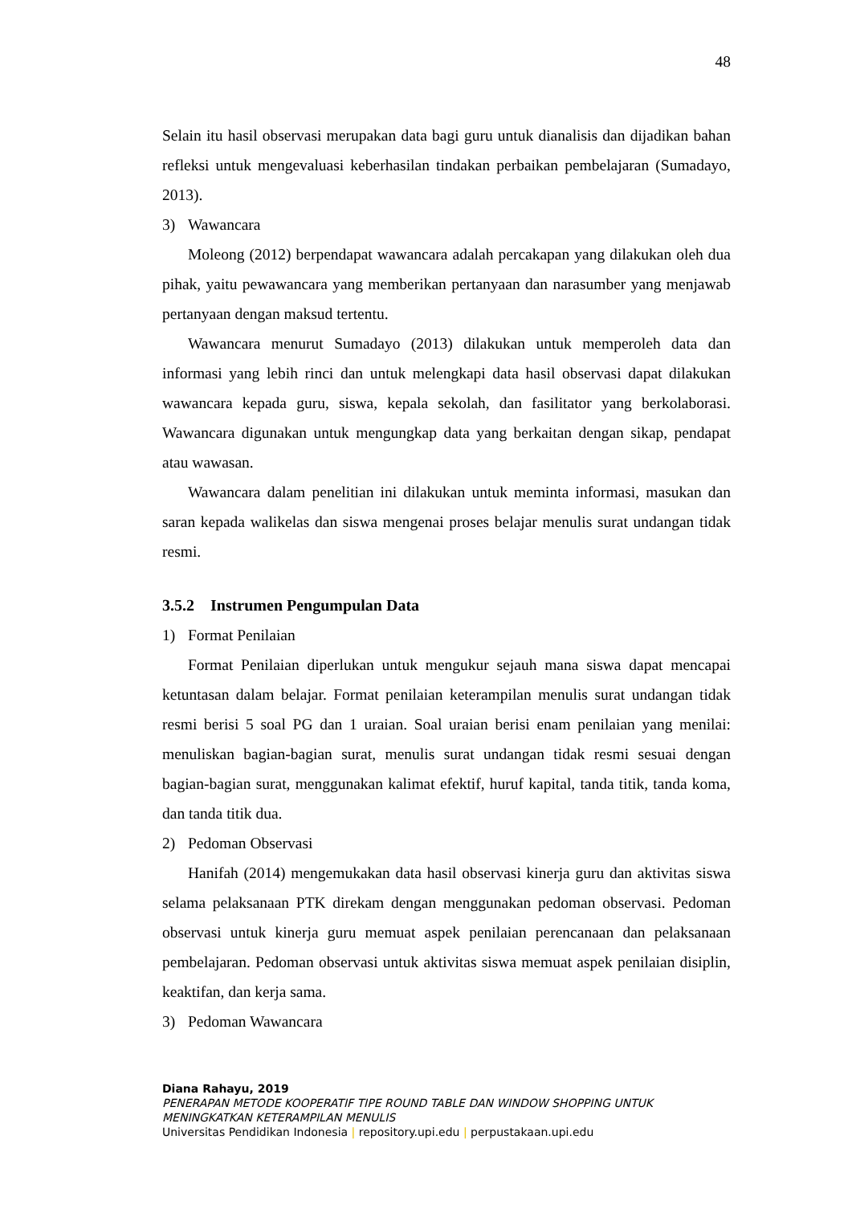48
Selain itu hasil observasi merupakan data bagi guru untuk dianalisis dan dijadikan bahan refleksi untuk mengevaluasi keberhasilan tindakan perbaikan pembelajaran (Sumadayo, 2013).
3) Wawancara
Moleong (2012) berpendapat wawancara adalah percakapan yang dilakukan oleh dua pihak, yaitu pewawancara yang memberikan pertanyaan dan narasumber yang menjawab pertanyaan dengan maksud tertentu.
Wawancara menurut Sumadayo (2013) dilakukan untuk memperoleh data dan informasi yang lebih rinci dan untuk melengkapi data hasil observasi dapat dilakukan wawancara kepada guru, siswa, kepala sekolah, dan fasilitator yang berkolaborasi. Wawancara digunakan untuk mengungkap data yang berkaitan dengan sikap, pendapat atau wawasan.
Wawancara dalam penelitian ini dilakukan untuk meminta informasi, masukan dan saran kepada walikelas dan siswa mengenai proses belajar menulis surat undangan tidak resmi.
3.5.2 Instrumen Pengumpulan Data
1) Format Penilaian
Format Penilaian diperlukan untuk mengukur sejauh mana siswa dapat mencapai ketuntasan dalam belajar. Format penilaian keterampilan menulis surat undangan tidak resmi berisi 5 soal PG dan 1 uraian. Soal uraian berisi enam penilaian yang menilai: menuliskan bagian-bagian surat, menulis surat undangan tidak resmi sesuai dengan bagian-bagian surat, menggunakan kalimat efektif, huruf kapital, tanda titik, tanda koma, dan tanda titik dua.
2) Pedoman Observasi
Hanifah (2014) mengemukakan data hasil observasi kinerja guru dan aktivitas siswa selama pelaksanaan PTK direkam dengan menggunakan pedoman observasi. Pedoman observasi untuk kinerja guru memuat aspek penilaian perencanaan dan pelaksanaan pembelajaran. Pedoman observasi untuk aktivitas siswa memuat aspek penilaian disiplin, keaktifan, dan kerja sama.
3) Pedoman Wawancara
Diana Rahayu, 2019
PENERAPAN METODE KOOPERATIF TIPE ROUND TABLE DAN WINDOW SHOPPING UNTUK MENINGKATKAN KETERAMPILAN MENULIS
Universitas Pendidikan Indonesia | repository.upi.edu | perpustakaan.upi.edu